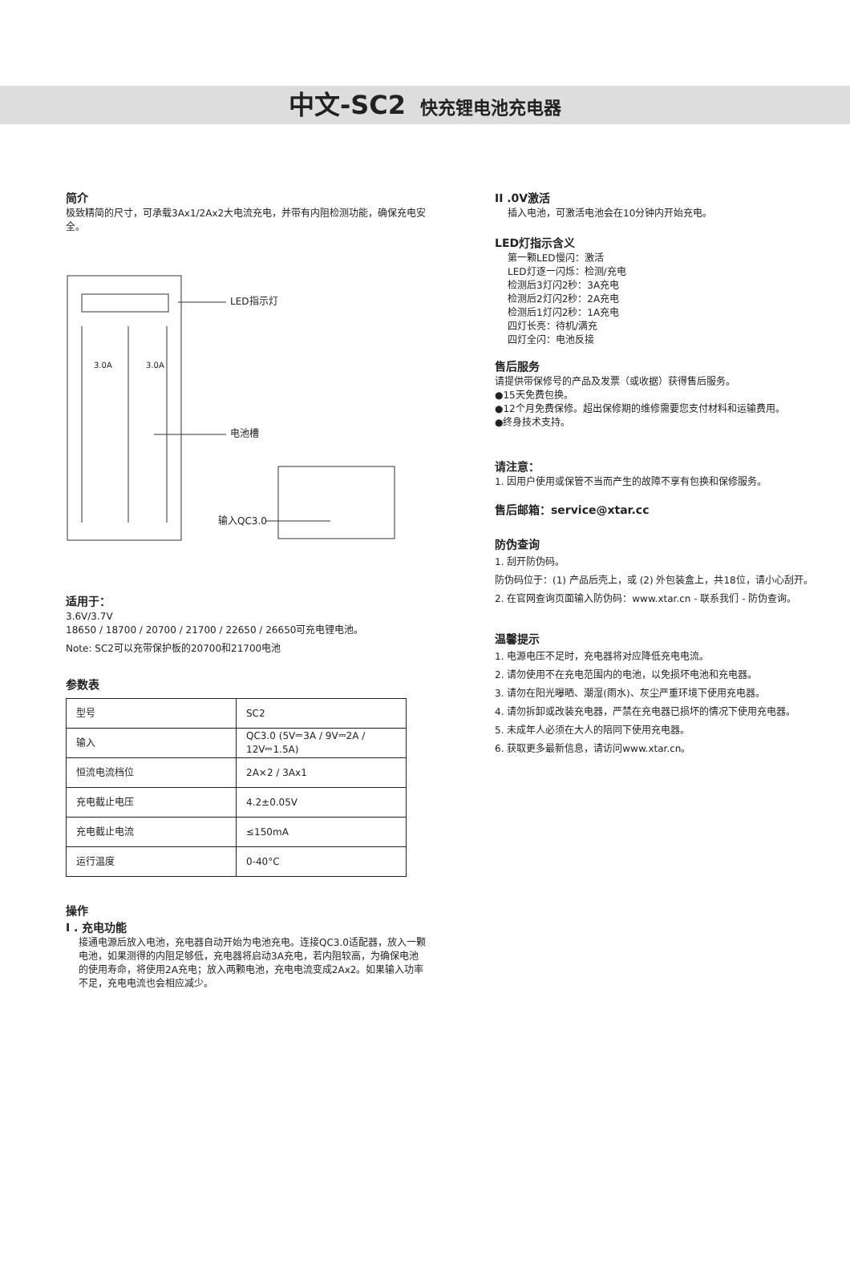中文-SC2 快充锂电池充电器
简介
极致精简的尺寸，可承载3Ax1/2Ax2大电流充电，并带有内阻检测功能，确保充电安全。
LED指示灯
3.0A 3.0A
电池槽
输入QC3.0
适用于：
3.6V/3.7V
18650 / 18700 / 20700 / 21700 / 22650 / 26650可充电锂电池。
Note: SC2可以充带保护板的20700和21700电池
参数表
| 型号 | SC2 |
| 输入 | QC3.0 (5V⎓3A / 9V⎓2A / 12V⎓1.5A) |
| 恒流电流档位 | 2A×2 / 3Ax1 |
| 充电截止电压 | 4.2±0.05V |
| 充电截止电流 | ≤150mA |
| 运行温度 | 0-40°C |
操作
I . 充电功能
接通电源后放入电池，充电器自动开始为电池充电。连接QC3.0适配器，放入一颗电池，如果测得的内阻足够低，充电器将启动3A充电，若内阻较高，为确保电池的使用寿命，将使用2A充电；放入两颗电池，充电电流变成2Ax2。如果输入功率不足，充电电流也会相应减少。
II .0V激活
插入电池，可激活电池会在10分钟内开始充电。
LED灯指示含义
第一颗LED慢闪：激活
LED灯逐一闪烁：检测/充电
检测后3灯闪2秒：3A充电
检测后2灯闪2秒：2A充电
检测后1灯闪2秒：1A充电
四灯长亮：待机/满充
四灯全闪：电池反接
售后服务
请提供带保修号的产品及发票（或收据）获得售后服务。
●15天免费包换。
●12个月免费保修。超出保修期的维修需要您支付材料和运输费用。
●终身技术支持。
请注意：
1. 因用户使用或保管不当而产生的故障不享有包换和保修服务。
售后邮箱：service@xtar.cc
防伪查询
1. 刮开防伪码。
防伪码位于：(1) 产品后壳上，或 (2) 外包装盒上，共18位，请小心刮开。
2. 在官网查询页面输入防伪码：www.xtar.cn - 联系我们 - 防伪查询。
温馨提示
1. 电源电压不足时，充电器将对应降低充电电流。
2. 请勿使用不在充电范围内的电池，以免损坏电池和充电器。
3. 请勿在阳光曝晒、潮湿(雨水)、灰尘严重环境下使用充电器。
4. 请勿拆卸或改装充电器，严禁在充电器已损坏的情况下使用充电器。
5. 未成年人必须在大人的陪同下使用充电器。
6. 获取更多最新信息，请访问www.xtar.cn。